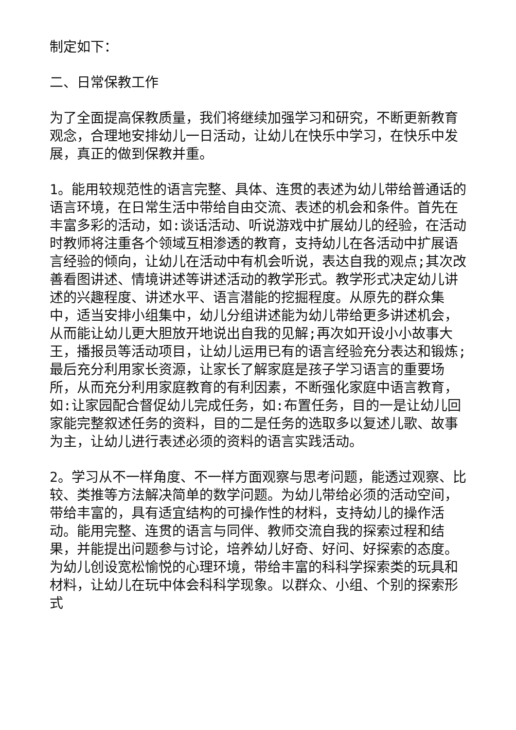制定如下：
二、日常保教工作
为了全面提高保教质量，我们将继续加强学习和研究，不断更新教育观念，合理地安排幼儿一日活动，让幼儿在快乐中学习，在快乐中发展，真正的做到保教并重。
1。能用较规范性的语言完整、具体、连贯的表述为幼儿带给普通话的语言环境，在日常生活中带给自由交流、表述的机会和条件。首先在丰富多彩的活动，如:谈话活动、听说游戏中扩展幼儿的经验，在活动时教师将注重各个领域互相渗透的教育，支持幼儿在各活动中扩展语言经验的倾向，让幼儿在活动中有机会听说，表达自我的观点;其次改善看图讲述、情境讲述等讲述活动的教学形式。教学形式决定幼儿讲述的兴趣程度、讲述水平、语言潜能的挖掘程度。从原先的群众集中，适当安排小组集中，幼儿分组讲述能为幼儿带给更多讲述机会，从而能让幼儿更大胆放开地说出自我的见解;再次如开设小小故事大王，播报员等活动项目，让幼儿运用已有的语言经验充分表达和锻炼;最后充分利用家长资源，让家长了解家庭是孩子学习语言的重要场所，从而充分利用家庭教育的有利因素，不断强化家庭中语言教育，如:让家园配合督促幼儿完成任务，如:布置任务，目的一是让幼儿回家能完整叙述任务的资料，目的二是任务的选取多以复述儿歌、故事为主，让幼儿进行表述必须的资料的语言实践活动。
2。学习从不一样角度、不一样方面观察与思考问题，能透过观察、比较、类推等方法解决简单的数学问题。为幼儿带给必须的活动空间，带给丰富的，具有适宜结构的可操作性的材料，支持幼儿的操作活动。能用完整、连贯的语言与同伴、教师交流自我的探索过程和结果，并能提出问题参与讨论，培养幼儿好奇、好问、好探索的态度。为幼儿创设宽松愉悦的心理环境，带给丰富的科科学探索类的玩具和材料，让幼儿在玩中体会科科学现象。以群众、小组、个别的探索形式